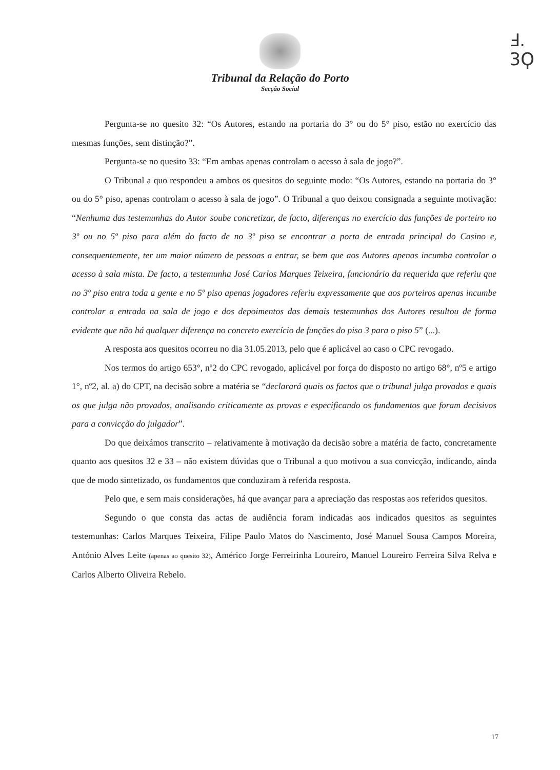Ⅎ.
3Ϙ
Tribunal da Relação do Porto
Secção Social
Pergunta-se no quesito 32: “Os Autores, estando na portaria do 3° ou do 5° piso, estão no exercício das mesmas funções, sem distinção?”.
Pergunta-se no quesito 33: “Em ambas apenas controlam o acesso à sala de jogo?”.
O Tribunal a quo respondeu a ambos os quesitos do seguinte modo: “Os Autores, estando na portaria do 3° ou do 5° piso, apenas controlam o acesso à sala de jogo”. O Tribunal a quo deixou consignada a seguinte motivação: “Nenhuma das testemunhas do Autor soube concretizar, de facto, diferenças no exercício das funções de porteiro no 3º ou no 5º piso para além do facto de no 3º piso se encontrar a porta de entrada principal do Casino e, consequentemente, ter um maior número de pessoas a entrar, se bem que aos Autores apenas incumba controlar o acesso à sala mista. De facto, a testemunha José Carlos Marques Teixeira, funcionário da requerida que referiu que no 3º piso entra toda a gente e no 5º piso apenas jogadores referiu expressamente que aos porteiros apenas incumbe controlar a entrada na sala de jogo e dos depoimentos das demais testemunhas dos Autores resultou de forma evidente que não há qualquer diferença no concreto exercício de funções do piso 3 para o piso 5” (...).
A resposta aos quesitos ocorreu no dia 31.05.2013, pelo que é aplicável ao caso o CPC revogado.
Nos termos do artigo 653°, nº2 do CPC revogado, aplicável por força do disposto no artigo 68°, nº5 e artigo 1°, nº2, al. a) do CPT, na decisão sobre a matéria se “declarará quais os factos que o tribunal julga provados e quais os que julga não provados, analisando criticamente as provas e especificando os fundamentos que foram decisivos para a convicção do julgador”.
Do que deixámos transcrito – relativamente à motivação da decisão sobre a matéria de facto, concretamente quanto aos quesitos 32 e 33 – não existem dúvidas que o Tribunal a quo motivou a sua convicção, indicando, ainda que de modo sintetizado, os fundamentos que conduziram à referida resposta.
Pelo que, e sem mais considerações, há que avançar para a apreciação das respostas aos referidos quesitos.
Segundo o que consta das actas de audiência foram indicadas aos indicados quesitos as seguintes testemunhas: Carlos Marques Teixeira, Filipe Paulo Matos do Nascimento, José Manuel Sousa Campos Moreira, António Alves Leite (apenas ao quesito 32), Américo Jorge Ferreirinha Loureiro, Manuel Loureiro Ferreira Silva Relva e Carlos Alberto Oliveira Rebelo.
17